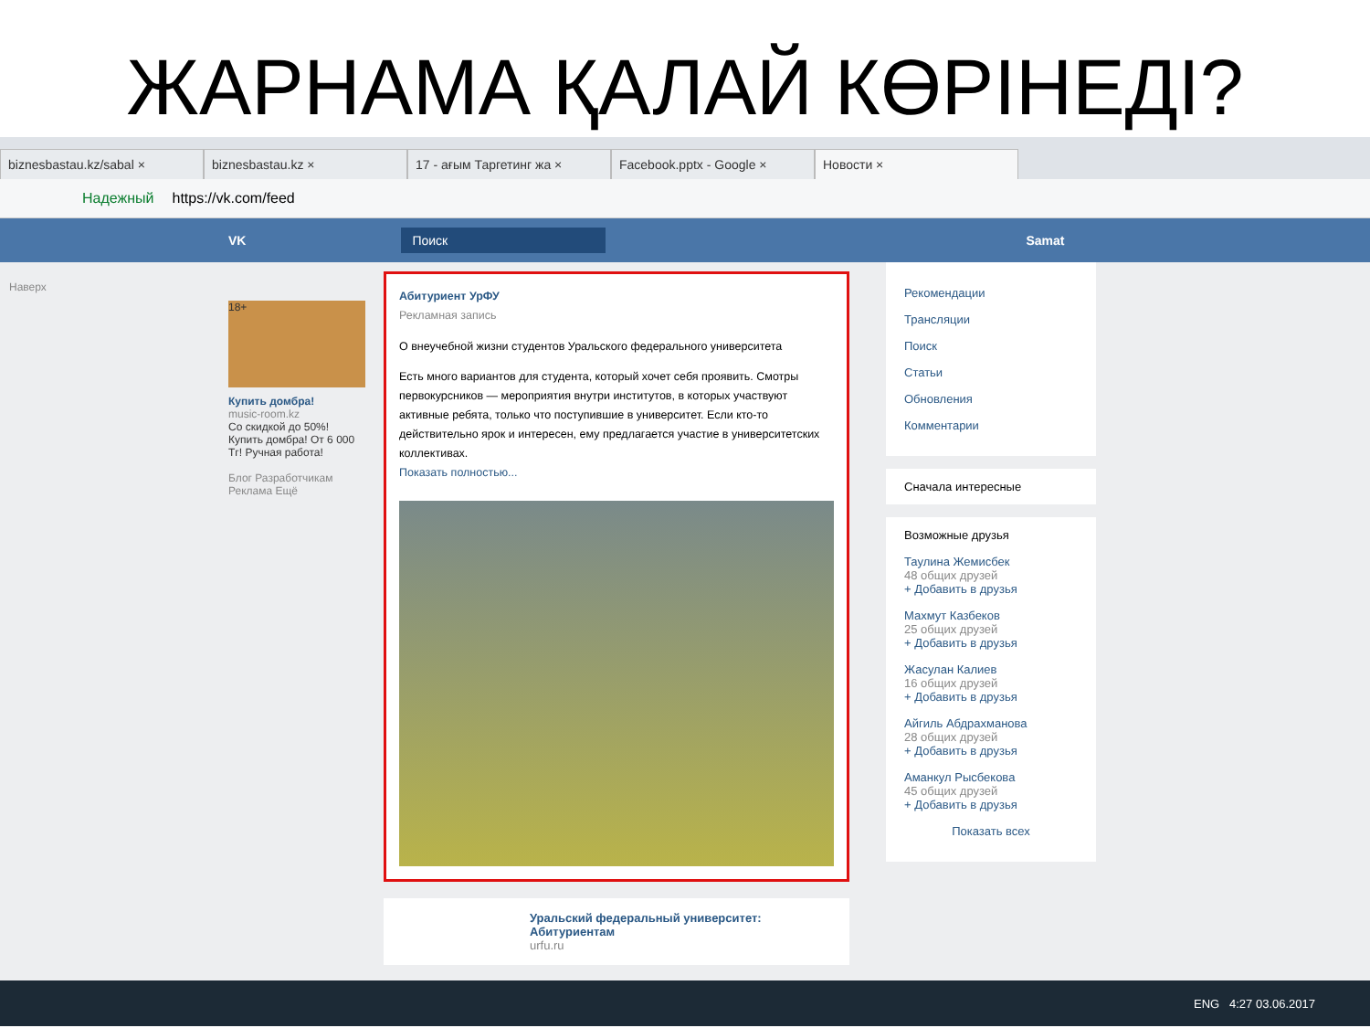ЖАРНАМА ҚАЛАЙ КӨРІНЕДІ?
biznesbastau.kz/sabal ×
biznesbastau.kz ×
17 - ағым Таргетинг жа ×
Facebook.pptx - Google ×
Новости ×
Надежный https://vk.com/feed
VK Поиск Samat
Наверх
18+
Купить домбра!
music-room.kz
Со скидкой до 50%! Купить домбра! От 6 000 Тг! Ручная работа!
Блог Разработчикам
Реклама Ещё
Абитуриент УрФУ
Рекламная запись
О внеучебной жизни студентов Уральского федерального университета
Есть много вариантов для студента, который хочет себя проявить. Смотры первокурсников — мероприятия внутри институтов, в которых участвуют активные ребята, только что поступившие в университет. Если кто-то действительно ярок и интересен, ему предлагается участие в университетских коллективах.
Показать полностью...
Уральский федеральный университет: Абитуриентам
urfu.ru
Рекомендации
Трансляции
Поиск
Статьи
Обновления
Комментарии
Сначала интересные
Возможные друзья
Таулина Жемисбек
48 общих друзей
+ Добавить в друзья
Махмут Казбеков
25 общих друзей
+ Добавить в друзья
Жасулан Калиев
16 общих друзей
+ Добавить в друзья
Айгиль Абдрахманова
28 общих друзей
+ Добавить в друзья
Аманкул Рысбекова
45 общих друзей
+ Добавить в друзья
Показать всех
ENG 4:27 03.06.2017